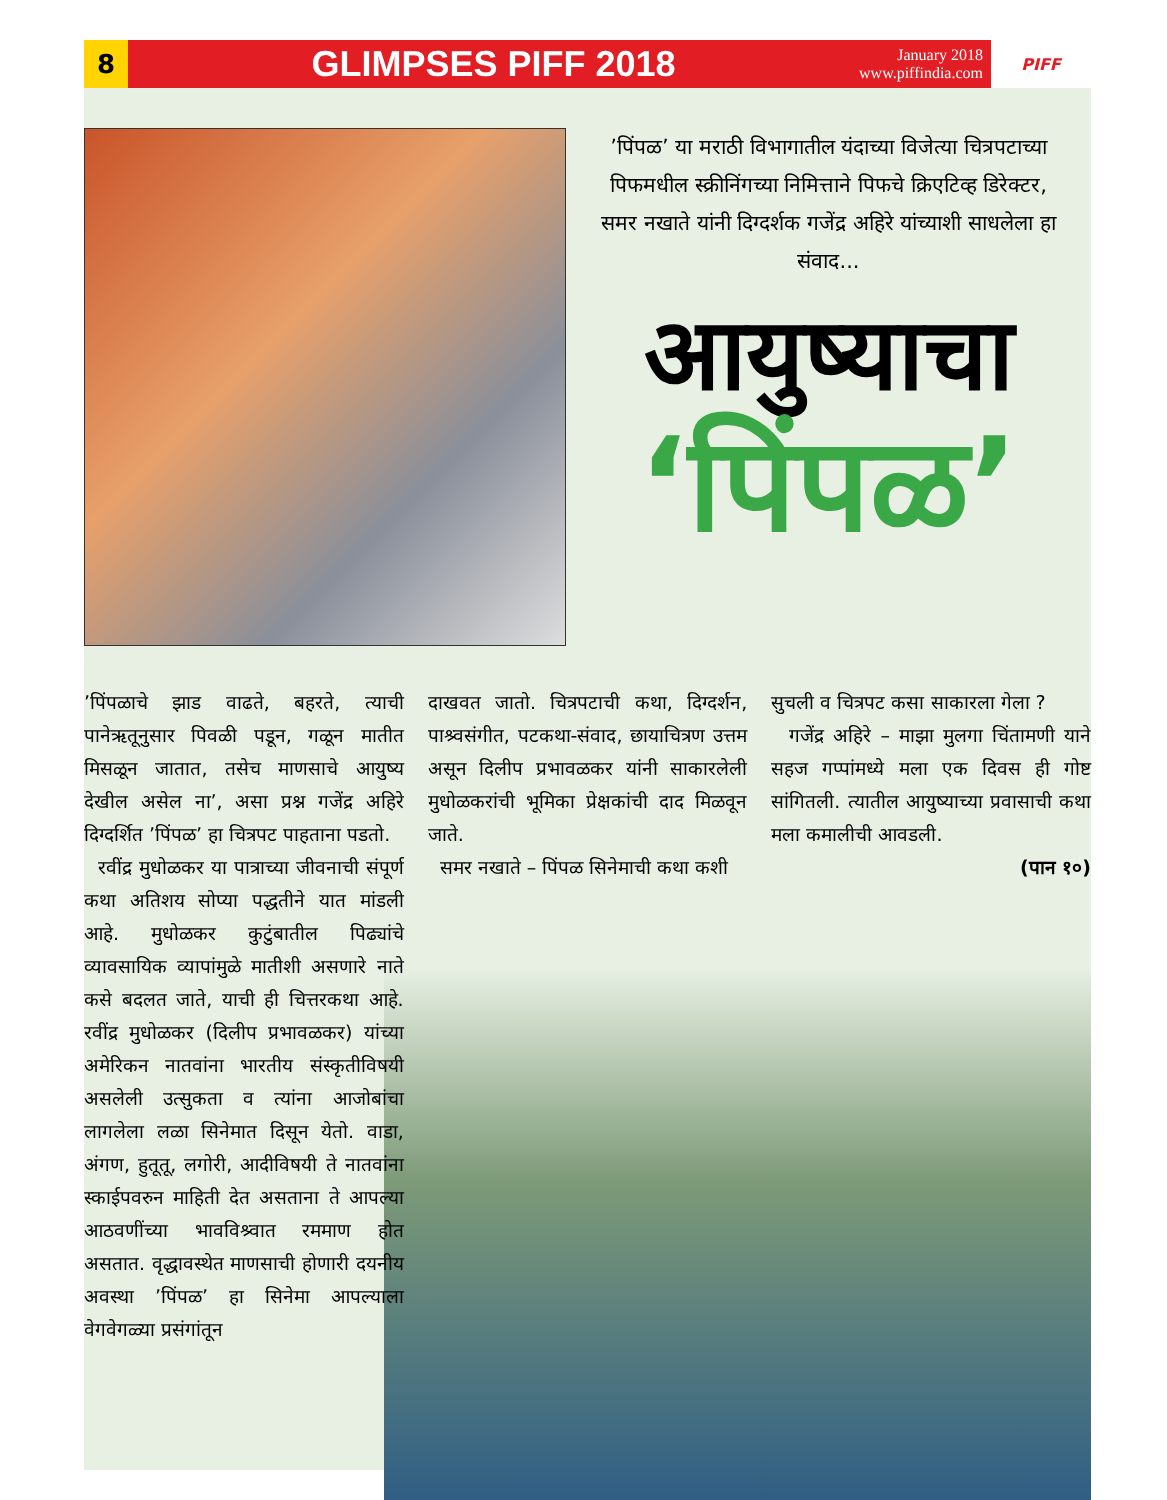8
GLIMPSES PIFF 2018
January 2018
www.piffindia.com
PIFF
’पिंपळ’ या मराठी विभागातील यंदाच्या विजेत्या चित्रपटाच्या पिफमधील स्क्रीनिंगच्या निमित्ताने पिफचे क्रिएटिव्ह डिरेक्टर, समर नखाते यांनी दिग्दर्शक गजेंद्र अहिरे यांच्याशी साधलेला हा संवाद...
आयुष्याचा
‘पिंपळ’
’पिंपळाचे झाड वाढते, बहरते, त्याची पानेऋतूनुसार पिवळी पडून, गळून मातीत मिसळून जातात, तसेच माणसाचे आयुष्य देखील असेल ना’, असा प्रश्न गजेंद्र अहिरे दिग्दर्शित ’पिंपळ’ हा चित्रपट पाहताना पडतो.
रवींद्र मुधोळकर या पात्राच्या जीवनाची संपूर्ण कथा अतिशय सोप्या पद्धतीने यात मांडली आहे. मुधोळकर कुटुंबातील पिढ्यांचे व्यावसायिक व्यापांमुळे मातीशी असणारे नाते कसे बदलत जाते, याची ही चित्तरकथा आहे. रवींद्र मुधोळकर (दिलीप प्रभावळकर) यांच्या अमेरिकन नातवांना भारतीय संस्कृतीविषयी असलेली उत्सुकता व त्यांना आजोबांचा लागलेला लळा सिनेमात दिसून येतो. वाडा, अंगण, हुतूतू, लगोरी, आदीविषयी ते नातवांना स्काईपवरुन माहिती देत असताना ते आपल्या आठवणींच्या भावविश्र्वात रममाण होत असतात. वृद्धावस्थेत माणसाची होणारी दयनीय अवस्था ’पिंपळ’ हा सिनेमा आपल्याला वेगवेगळ्या प्रसंगांतून
दाखवत जातो. चित्रपटाची कथा, दिग्दर्शन, पाश्र्वसंगीत, पटकथा-संवाद, छायाचित्रण उत्तम असून दिलीप प्रभावळकर यांनी साकारलेली मुधोळकरांची भूमिका प्रेक्षकांची दाद मिळवून जाते.
समर नखाते – पिंपळ सिनेमाची कथा कशी
सुचली व चित्रपट कसा साकारला गेला ?
गजेंद्र अहिरे – माझा मुलगा चिंतामणी याने सहज गप्पांमध्ये मला एक दिवस ही गोष्ट सांगितली. त्यातील आयुष्याच्या प्रवासाची कथा मला कमालीची आवडली.
(पान १०)